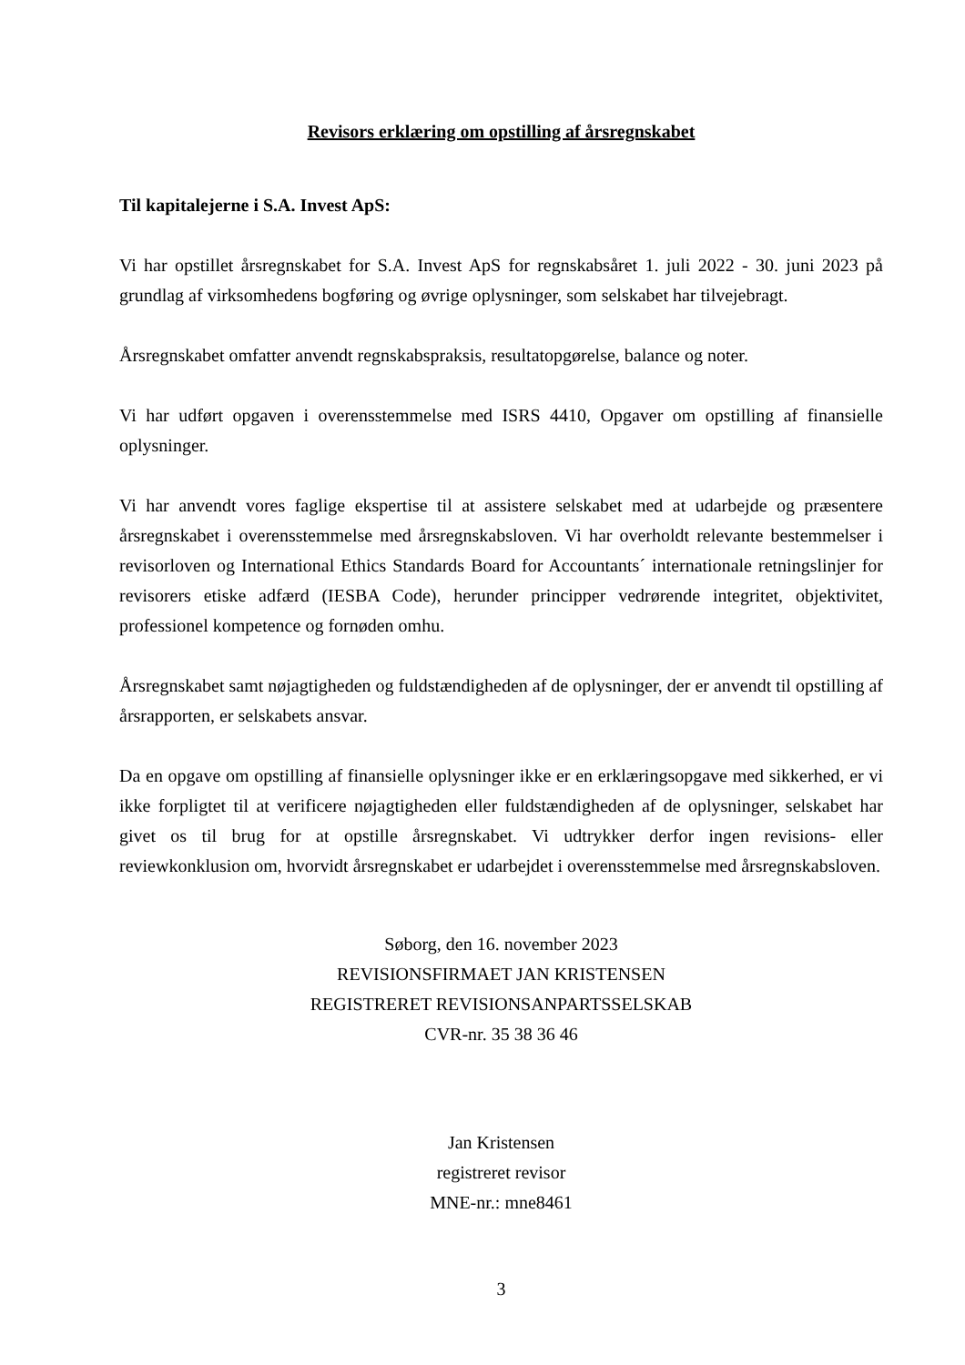Revisors erklæring om opstilling af årsregnskabet
Til kapitalejerne i S.A. Invest ApS:
Vi har opstillet årsregnskabet for S.A. Invest ApS for regnskabsåret 1. juli 2022 - 30. juni 2023 på grundlag af virksomhedens bogføring og øvrige oplysninger, som selskabet har tilvejebragt.
Årsregnskabet omfatter anvendt regnskabspraksis, resultatopgørelse, balance og noter.
Vi har udført opgaven i overensstemmelse med ISRS 4410, Opgaver om opstilling af finansielle oplysninger.
Vi har anvendt vores faglige ekspertise til at assistere selskabet med at udarbejde og præsentere årsregnskabet i overensstemmelse med årsregnskabsloven. Vi har overholdt relevante bestemmelser i revisorloven og International Ethics Standards Board for Accountants´ internationale retningslinjer for revisorers etiske adfærd (IESBA Code), herunder principper vedrørende integritet, objektivitet, professionel kompetence og fornøden omhu.
Årsregnskabet samt nøjagtigheden og fuldstændigheden af de oplysninger, der er anvendt til opstilling af årsrapporten, er selskabets ansvar.
Da en opgave om opstilling af finansielle oplysninger ikke er en erklæringsopgave med sikkerhed, er vi ikke forpligtet til at verificere nøjagtigheden eller fuldstændigheden af de oplysninger, selskabet har givet os til brug for at opstille årsregnskabet. Vi udtrykker derfor ingen revisions- eller reviewkonklusion om, hvorvidt årsregnskabet er udarbejdet i overensstemmelse med årsregnskabsloven.
Søborg, den 16. november 2023
REVISIONSFIRMAET JAN KRISTENSEN
REGISTRERET REVISIONSANPARTSSELSKAB
CVR-nr. 35 38 36 46
Jan Kristensen
registreret revisor
MNE-nr.: mne8461
3